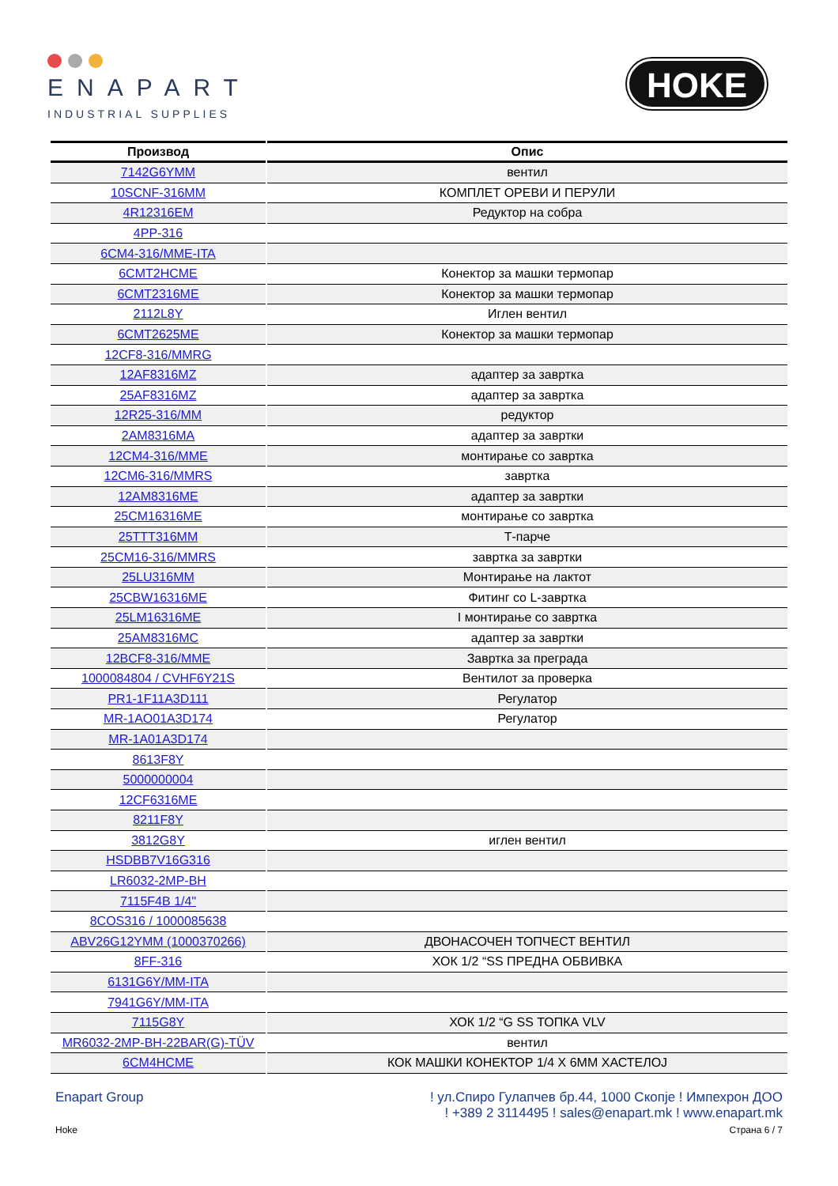ENAPART
INDUSTRIAL SUPPLIES
HOKE
| Производ | Опис |
| --- | --- |
| 7142G6YMM | вентил |
| 10SCNF-316MM | КОМПЛЕТ ОРЕВИ И ПЕРУЛИ |
| 4R12316EM | Редуктор на собра |
| 4PP-316 | |
| 6CM4-316/MME-ITA | |
| 6CMT2HCME | Конектор за машки термопар |
| 6CMT2316ME | Конектор за машки термопар |
| 2112L8Y | Иглен вентил |
| 6CMT2625ME | Конектор за машки термопар |
| 12CF8-316/MMRG | |
| 12AF8316MZ | адаптер за завртка |
| 25AF8316MZ | адаптер за завртка |
| 12R25-316/MM | редуктор |
| 2AM8316MA | адаптер за завртки |
| 12CM4-316/MME | монтирање со завртка |
| 12CM6-316/MMRS | завртка |
| 12AM8316ME | адаптер за завртки |
| 25CM16316ME | монтирање со завртка |
| 25TTT316MM | Т-парче |
| 25CM16-316/MMRS | завртка за завртки |
| 25LU316MM | Монтирање на лактот |
| 25CBW16316ME | Фитинг со L-завртка |
| 25LM16316ME | I монтирање со завртка |
| 25AM8316MC | адаптер за завртки |
| 12BCF8-316/MME | Завртка за преграда |
| 1000084804 / CVHF6Y21S | Вентилот за проверка |
| PR1-1F11A3D111 | Регулатор |
| MR-1AO01A3D174 | Регулатор |
| MR-1A01A3D174 | |
| 8613F8Y | |
| 5000000004 | |
| 12CF6316ME | |
| 8211F8Y | |
| 3812G8Y | иглен вентил |
| HSDBB7V16G316 | |
| LR6032-2MP-BH | |
| 7115F4B 1/4" | |
| 8COS316 / 1000085638 | |
| ABV26G12YMM (1000370266) | ДВОНАСОЧЕН ТОПЧЕСТ ВЕНТИЛ |
| 8FF-316 | ХОК 1/2 “SS ПРЕДНА ОБВИВКА |
| 6131G6Y/MM-ITA | |
| 7941G6Y/MM-ITA | |
| 7115G8Y | ХОК 1/2 “G SS ТОПКА VLV |
| MR6032-2MP-BH-22BAR(G)-TÜV | вентил |
| 6CM4HCME | КОК МАШКИ КОНЕКТОР 1/4 X 6ММ ХАСТЕЛОЈ |
Enapart Group ! ул.Спиро Гулапчев бр.44, 1000 Скопје ! Импехрон ДОО
! +389 2 3114495 ! sales@enapart.mk ! www.enapart.mk
Hoke Страна 6 / 7